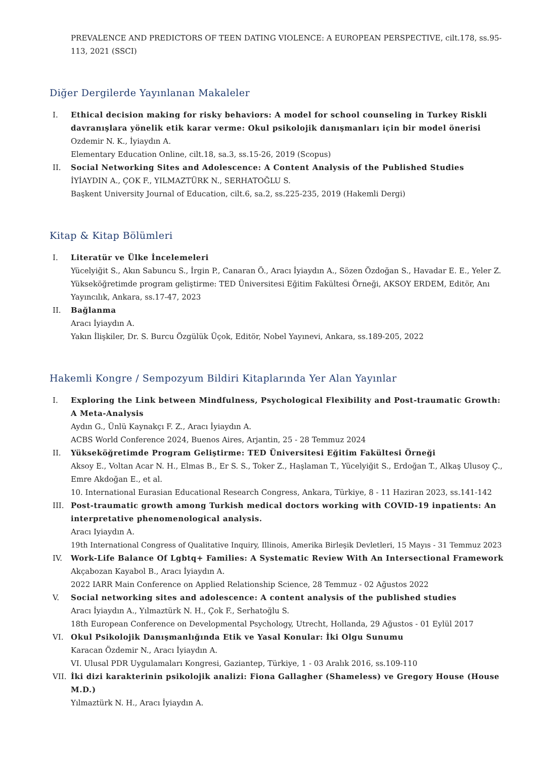PREVALENCE AND PREDICTORS OF TEEN DATING VIOLENCE: A EUROPEAN PERSPECTIVE, cilt.178, ss.95-113, 2021 (SSCI)
Diğer Dergilerde Yayınlanan Makaleler
I. Ethical decision making for risky behaviors: A model for school counseling in Turkey Riskli davranışlara yönelik etik karar verme: Okul psikolojik danışmanları için bir model önerisi
Ozdemir N. K., İyiaydın A.
Elementary Education Online, cilt.18, sa.3, ss.15-26, 2019 (Scopus)
II. Social Networking Sites and Adolescence: A Content Analysis of the Published Studies
İYİAYDIN A., ÇOK F., YILMAZTÜRK N., SERHATOĞLU S.
Başkent University Journal of Education, cilt.6, sa.2, ss.225-235, 2019 (Hakemli Dergi)
Kitap & Kitap Bölümleri
I. Literatür ve Ülke İncelemeleri
Yücelyiğit S., Akın Sabuncu S., İrgin P., Canaran Ö., Aracı İyiaydın A., Sözen Özdoğan S., Havadar E. E., Yeler Z.
Yükseköğretimde program geliştirme: TED Üniversitesi Eğitim Fakültesi Örneği, AKSOY ERDEM, Editör, Anı Yayıncılık, Ankara, ss.17-47, 2023
II. Bağlanma
Aracı İyiaydın A.
Yakın İlişkiler, Dr. S. Burcu Özgülük Üçok, Editör, Nobel Yayınevi, Ankara, ss.189-205, 2022
Hakemli Kongre / Sempozyum Bildiri Kitaplarında Yer Alan Yayınlar
I. Exploring the Link between Mindfulness, Psychological Flexibility and Post-traumatic Growth: A Meta-Analysis
Aydın G., Ünlü Kaynakçı F. Z., Aracı İyiaydın A.
ACBS World Conference 2024, Buenos Aires, Arjantin, 25 - 28 Temmuz 2024
II. Yükseköğretimde Program Geliştirme: TED Üniversitesi Eğitim Fakültesi Örneği
Aksoy E., Voltan Acar N. H., Elmas B., Er S. S., Toker Z., Haşlaman T., Yücelyiğit S., Erdoğan T., Alkaş Ulusoy Ç., Emre Akdoğan E., et al.
10. International Eurasian Educational Research Congress, Ankara, Türkiye, 8 - 11 Haziran 2023, ss.141-142
III. Post-traumatic growth among Turkish medical doctors working with COVID-19 inpatients: An interpretative phenomenological analysis.
Aracı Iyiaydın A.
19th International Congress of Qualitative Inquiry, Illinois, Amerika Birleşik Devletleri, 15 Mayıs - 31 Temmuz 2023
IV. Work-Life Balance Of Lgbtq+ Families: A Systematic Review With An Intersectional Framework
Akçabozan Kayabol B., Aracı İyiaydın A.
2022 IARR Main Conference on Applied Relationship Science, 28 Temmuz - 02 Ağustos 2022
V. Social networking sites and adolescence: A content analysis of the published studies
Aracı İyiaydın A., Yılmaztürk N. H., Çok F., Serhatoğlu S.
18th European Conference on Developmental Psychology, Utrecht, Hollanda, 29 Ağustos - 01 Eylül 2017
VI. Okul Psikolojik Danışmanlığında Etik ve Yasal Konular: İki Olgu Sunumu
Karacan Özdemir N., Aracı İyiaydın A.
VI. Ulusal PDR Uygulamaları Kongresi, Gaziantep, Türkiye, 1 - 03 Aralık 2016, ss.109-110
VII. İki dizi karakterinin psikolojik analizi: Fiona Gallagher (Shameless) ve Gregory House (House M.D.)
Yılmaztürk N. H., Aracı İyiaydın A.